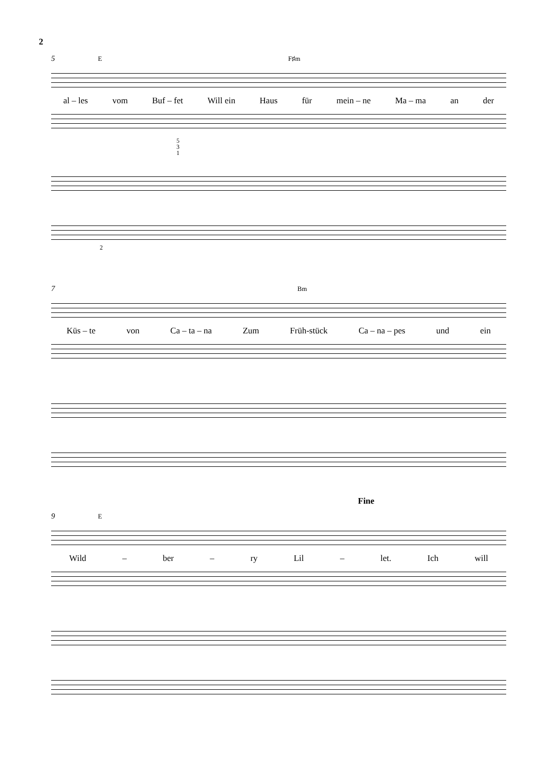2
5 E F♯m
al – les vom Buf – fet Will ein Haus für mein – ne Ma – ma an der
5
3
1
2
7 Bm
Küs – te von Ca – ta – na Zum Früh-stück Ca – na – pes und ein
Fine
9 E
Wild – ber – ry Lil – let. Ich will